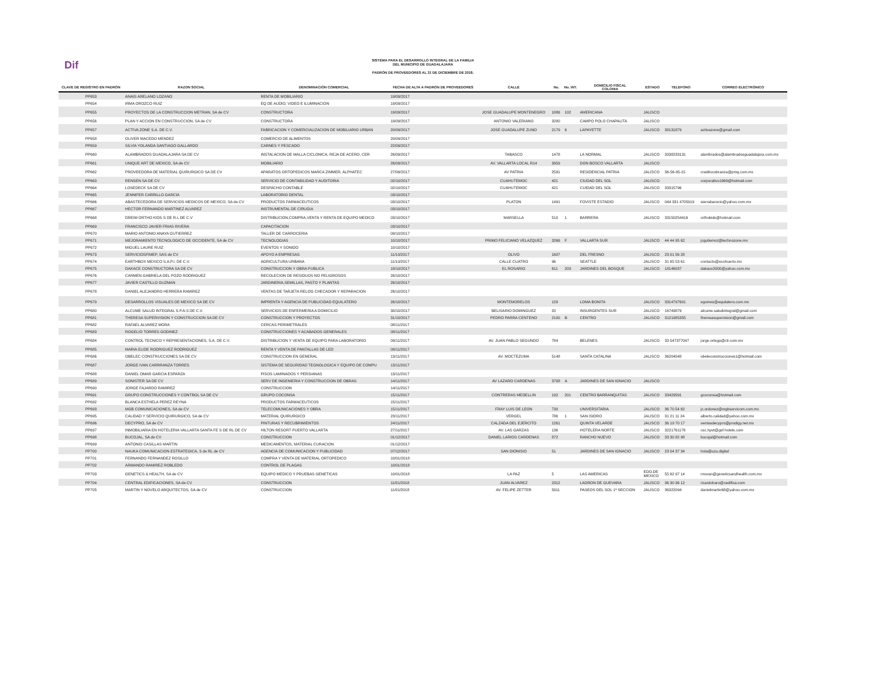Dif
SISTEMA PARA EL DESARROLLO INTEGRAL DE LA FAMILIA
DEL MUNICIPIO DE GUADALAJARA
PADRÓN DE PROVEEDORES AL 31 DE DICIEMBRE DE 2018.
| CLAVE DE REGISTRO EN PADRÓN | RAZON SOCIAL | DENOMINACIÓN COMERCIAL | FECHA DE ALTA A PADRÓN DE PROVEEDORES | CALLE | No. | No. INT. | DOMICILIO FISCAL COLONIA | ESTADO | TELEFONO | CORREO ELECTRÓNICO |
| --- | --- | --- | --- | --- | --- | --- | --- | --- | --- | --- |
| PP653 | ANAIS ARELANO LOZANO | RENTA DE MOBILIARIO | 19/09/2017 | | | | | | | |
| PP654 | IRMA OROZCO RUIZ | EQ DE AUDIO, VIDEO E ILUMINACION | 19/09/2017 | | | | | | | |
| PP655 | PROYECTOS DE LA CONSTRUCCION METRAN, SA de CV | CONSTRUCTORA | 19/09/2017 | JOSE GUADALUPE MONTENEGRO | 1886 | 102 | AMERICANA | JALISCO | | |
| PP656 | PLAN Y ACCION EN CONSTRUCCION, SA de CV | CONSTRUCTORA | 19/09/2017 | ANTONIO VALERIANO | 3280 | | CAMPO POLO CHAPALITA | JALISCO | | |
| PP657 | ACTIVA ZONE S.A. DE C.V. | FABRICACION Y COMERCIALIZACION DE MOBILIARIO URBAN | 20/09/2017 | JOSE GUADALUPE ZUNO | 2179 | 6 | LAPAYETTE | JALISCO | 38131879 | activazone@gmail.com |
| PP658 | OLIVER MACEDO MENDEZ | COMERCIO DE ALIMENTOS | 20/09/2017 | | | | | | | |
| PP659 | SILVIA YOLANDA SANTIAGO GALLARDO | CARNES Y PESCADO | 22/09/2017 | | | | | | | |
| PP660 | ALAMBRADOS GUADALAJARA SA DE CV | INSTALACION DE MALLA CICLONICA, REJA DE ACERO, CER | 26/09/2017 | TABASCO | 1478 | | LA NORMAL | JALISCO | 3338233131 | alambrados@alambradosguadalajara.com.mx |
| PP661 | UNIQUE ART DE MEXICO, SA de CV | MOBILIARIO | 26/09/2017 | AV. VALLARTA LOCAL R14 | 3959 | | DON BOSCO VALLARTA | JALISCO | | |
| PP662 | PROVEEDORA DE MATERIAL QUIRURGICO SA DE CV | APARATOS ORTOPEDICOS MARCA ZIMMER, ALPHATEC | 27/09/2017 | AV PATRIA | 2591 | | RESIDENCIAL PATRIA | JALISCO | 36-56-95-15 | creditocobranza@pmq.com.mx |
| PP663 | RENSEN SA DE CV | SERVICIO DE CONTABILIDAD Y AUDITORIA | 02/10/2017 | CUAHUTEMOC | 421 | | CIUDAD DEL SOL | JALISCO | | corporativo1969@hotmail.com |
| PP664 | LOSEDECK SA DE CV | DESPACHO CONTABLE | 02/10/2017 | CUAHUTEMOC | 421 | | CUIDAD DEL SOL | JALISCO | 33315796 | |
| PP665 | JENNIFER CARRILLO GARCIA | LABORATORIO DENTAL | 03/10/2017 | | | | | | | |
| PP666 | ABASTECEDORA DE SERVICIOS MEDICOS DE MEXICO, SA de CV | PRODUCTOS FARMACEUTICOS | 03/10/2017 | PLATON | 1491 | | FOVISTE ESTADIO | JALISCO | 044 331 4705919 | sierrabarocio@yahoo.com.mx |
| PP667 | HECTOR FERNANDO MARTINEZ ALVAREZ | INSTRUMENTAL DE CIRUGIA | 03/10/2017 | | | | | | | |
| PP668 | DREIM ORTHO KIDS S DE R.L DE C.V | DISTRIBUCION,COMPRA,VENTA Y RENTA DE EQUIPO MEDICO | 03/10/2017 | MARSELLA | 510 | 1 | BARRERA | JALISCO | 33150254416 | orthokids@hotmail.com |
| PP669 | FRANCISCO JAVIER FRIAS RIVERA | CAPACITACION | 03/10/2017 | | | | | | | |
| PP670 | MARIO ANTONIO ANAYA GUTIERREZ | TALLER DE CARROCERIA | 09/10/2017 | | | | | | | |
| PP671 | MEJORAMIENTO TECNOLOGICO DE OCCIDENTE, SA de CV | TECNOLOGIAS | 10/10/2017 | PRIMO FELICIANO VELAZQUEZ | 3266 | F | VALLARTA SUR | JALISCO | 44 44 95 62 | jcgutierrez@technozone.mx |
| PP672 | MIGUEL LAURE RUIZ | EVENTOS Y SONIDO | 10/10/2017 | | | | | | | |
| PP673 | SERVICIOSFIMEP, SAS de CV | APOYO A EMPRESAS | 11/10/2017 | OLIVO | 1607 | | DEL FRESNO | JALISCO | 23 01 56 28 | |
| PP674 | EARTHBOX MEXICO S.A.P.I. DE C.V. | AGRICULTURA URBANA | 11/10/2017 | CALLE CUATRO | 96 | | SEATTLE | JALISCO | 31 65 53 61 | contacto@ecohuerto.mx |
| PP675 | DAKACE CONSTRUCTORA SA DE CV | CONSTRUCCION Y OBRA PUBLICA | 18/10/2017 | EL ROSARIO | 611 | 203 | JARDINES DEL BOSQUE | JALISCO | 18146037 | dakace2000@yahoo.com.mx |
| PP676 | CARMEN GABRIELA DEL POZO RODRIGUEZ | RECOLECION DE RESIDUOS NO PELIGROSOS | 26/10/2017 | | | | | | | |
| PP677 | JAVIER CASTILLO GUZMAN | JARDINERIA,SEMILLAS, PASTO Y PLANTAS | 26/10/2017 | | | | | | | |
| PP678 | DANIEL ALEJANDRO HERRERA RAMIREZ | VENTAS DE TARJETA RELOG CHECADOR Y REPARACION | 26/10/2017 | | | | | | | |
| PP679 | DESARROLLOS VISUALES DE MEXICO SA DE CV | IMPRENTA Y AGENCIA DE PUBLICIDAD EQUILATERO | 26/10/2017 | MONTEMORELOS | 129 | | LOMA BONITA | JALISCO | 3314797601 | egomez@equilatero.com.mx |
| PP680 | ALCUME SALUD INTEGRAL S.P.A.S DE C.V. | SERVICIOS DE ENFERMERIA A DOMICILIO | 30/10/2017 | BELISARIO DOMINGUEZ | 20 | | INSURGENTES SUR | JALISCO | 16749879 | alcume.saludintegral@gmail.com |
| PP681 | THERESA SUPERVISION Y CONSTRUCCION SA DE CV | CONSTRUCCION Y PROYECTOS | 31/10/2017 | PEDRO PARRA CENTENO | 2100 | B | CENTRO | JALISCO | 3121985355 | theresasupervision@gmail.com |
| PP682 | RAFAEL ALVAREZ MORA | CERCAS PERIMETRALES | 08/11/2017 | | | | | | | |
| PP683 | ROGELIO TORRES GODINEZ | CONSTRUCCIONES Y ACABADOS GENERALES | 08/11/2017 | | | | | | | |
| PP684 | CONTROL TECNICO Y REPRESENTACIONES, S.A. DE C.V. | DISTRIBUCION Y VENTA DE EQUIPO PARA LABORATORIO | 09/11/2017 | AV. JUAN PABLO SEGUNDO | 784 | | BELENES | JALISCO | 33 547377047 | jorge.ortega@ctr.com.mx |
| PP685 | MARIA ELIDE RODRIGUEZ RODRIGUEZ | RENTA Y VENTA DE PANTALLAS DE LED | 09/11/2017 | | | | | | | |
| PP686 | OBELEC CONSTRUCCIONES SA DE CV | CONSTRUCCION EN GENERAL | 13/11/2017 | AV. MOCTEZUMA | 5148 | | SANTA CATALINA | JALISCO | 36204548 | obeleconstrucciones1@hotmail.com |
| PP687 | JORGE IVAN CARRRANZA TORRES | SISTEMA DE SEGURIDAD TEGNOLOGICA Y EQUIPO DE COMPU | 13/11/2017 | | | | | | | |
| PP688 | DANIEL OMAR GARCIA ESPARZA | PISOS LAMINADOS Y PERSIANAS | 13/11/2017 | | | | | | | |
| PP689 | SONISTER SA DE CV | SERV DE INGENIERIA Y CONSTRUCCION DE OBRAS | 14/11/2017 | AV LAZARO CARDENAS | 3708 | A | JARDINES DE SAN IGNACIO | JALISCO | | |
| PP690 | JORGE FAJARDO RAMIREZ | CONSTRUCCION | 14/11/2017 | | | | | | | |
| PP691 | GRUPO CONSTRUCCIONES Y CONTROL SA DE CV | GRUPO COCONSA | 15/11/2017 | CONTRERAS MEDELLIN | 192 | 201 | CENTRO BARRANQUITAS | JALISCO | 33429591 | gcoconsa@hotmail.com |
| PP692 | BLANCA ESTHELA PEREZ REYNA | PRODUCTOS FARMACEUTICOS | 15/11/2017 | | | | | | | |
| PP693 | MGB COMUNICACIONES, SA de CV | TELECOMUNICACIONES Y OBRA | 15/11/2017 | FRAY LUIS DE LEON | 730 | | UNIVERSITARIA | JALISCO | 36 70 54 62 | jc.ordonez@mgbservicom.com.mx |
| PP695 | CALIDAD Y SERVICIO QUIRURGICO, SA de CV | MATERIAL QUIRURGICO | 23/11/2017 | VERGEL | 786 | 1 | SAN ISIDRO | JALISCO | 31 21 11 24 | alberto.calidad@yahoo.com.mx |
| PP696 | DECYPRO, SA de CV | PINTURAS Y RECUBRIMIENTOS | 24/11/2017 | CALZADA DEL EJERCITO | 1261 | | QUINTA VELARDE | JALISCO | 36 19 70 17 | ventasdecypro@prodigy.net.mx |
| PP697 | INMOBILIARIA EN HOTELERIA VALLARTA SANTA FE S DE RL DE CV | HILTON RESORT PUERTO VALLARTA | 27/11/2017 | AV. LAS GARZAS | 136 | | HOTELERA NORTE | JALISCO | 3221761176 | csc.hpvt@gsf-hotels.com |
| PP698 | BUCOJAL, SA de CV | CONSTRUCCION | 01/12/2017 | DANIEL LARIOS CARDENAS | 872 | | RANCHO NUEVO | JALISCO | 33 30 82 98 | bucojal@hotmail.com |
| PP699 | ANTONIO CASILLAS MARTIN | MEDICAMENTOS, MATERIAL CURACION | 01/12/2017 | | | | | | | |
| PP700 | NAUKA COMUNICACION ESTRATEGICA, S de RL de CV | AGENCIA DE COMUNICACION Y PUBLICIDAD | 07/12/2017 | SAN DIONISIO | 51 | | JARDINES DE SAN IGNACIO | JALISCO | 23 04 37 34 | hola@uzu.digital |
| PP701 | FERNANDO FERNANDEZ ROSILLO | COMPRA Y VENTA DE MATERIAL ORTOPEDICO | 10/01/2018 | | | | | | | |
| PP702 | ARMANDO RAMIREZ ROBLEDO | CONTROL DE PLAGAS | 10/01/2018 | | | | | | | |
| PP703 | GENETICS & HEALTH, SA de CV | EQUIPO MEDICO Y PRUEBAS GENETICAS | 10/01/2018 | LA PAZ | 5 | | LAS AMERICAS | EDO.DE MEXICO | 55 62 97 14 | rmoran@geneticsandhealth.com.mx |
| PP704 | CENTRAL EDIFICACIONES, SA de CV | CONSTRUCCION | 11/01/2018 | JUAN ALVAREZ | 2312 | | LADRON DE GUEVARA | JALISCO | 36 30 36 12 | ricardoharo@cedifica.com |
| PP705 | MARTIN Y NOVELO ARQUITECTOS, SA de CV | CONSTRUCCION | 11/01/2018 | AV. FELIPE ZETTER | 5911 | | PASEOS DEL SOL 1ª SECCION | JALISCO | 36322094 | danielmartin68@yahoo.com.mx |